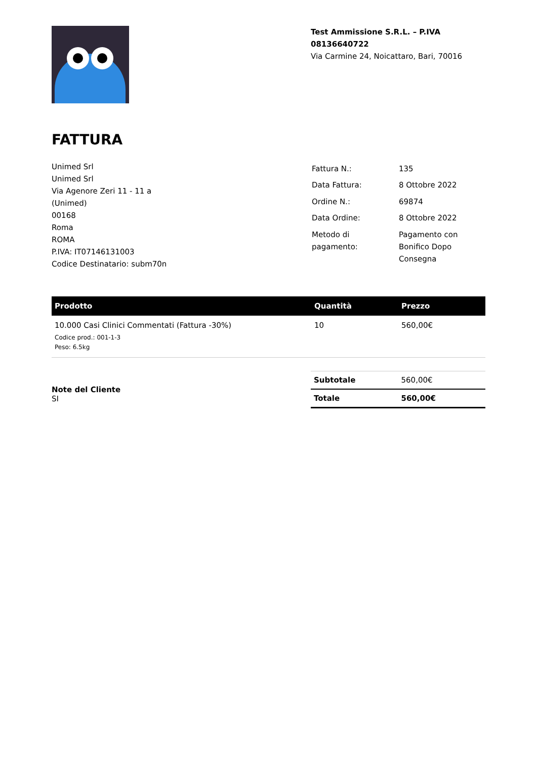Test Ammissione S.R.L. – P.IVA 08136640722
Via Carmine 24, Noicattaro, Bari, 70016
FATTURA
Unimed Srl
Unimed Srl
Via Agenore Zeri 11 - 11 a
(Unimed)
00168
Roma
ROMA
P.IVA: IT07146131003
Codice Destinatario: subm70n
| Fattura N.: | 135 |
| Data Fattura: | 8 Ottobre 2022 |
| Ordine N.: | 69874 |
| Data Ordine: | 8 Ottobre 2022 |
| Metodo di pagamento: | Pagamento con Bonifico Dopo Consegna |
| Prodotto | Quantità | Prezzo |
| --- | --- | --- |
| 10.000 Casi Clinici Commentati (Fattura -30%) Codice prod.: 001-1-3 Peso: 6.5kg | 10 | 560,00€ |
Note del Cliente
SI
| Subtotale | 560,00€ |
| Totale | 560,00€ |